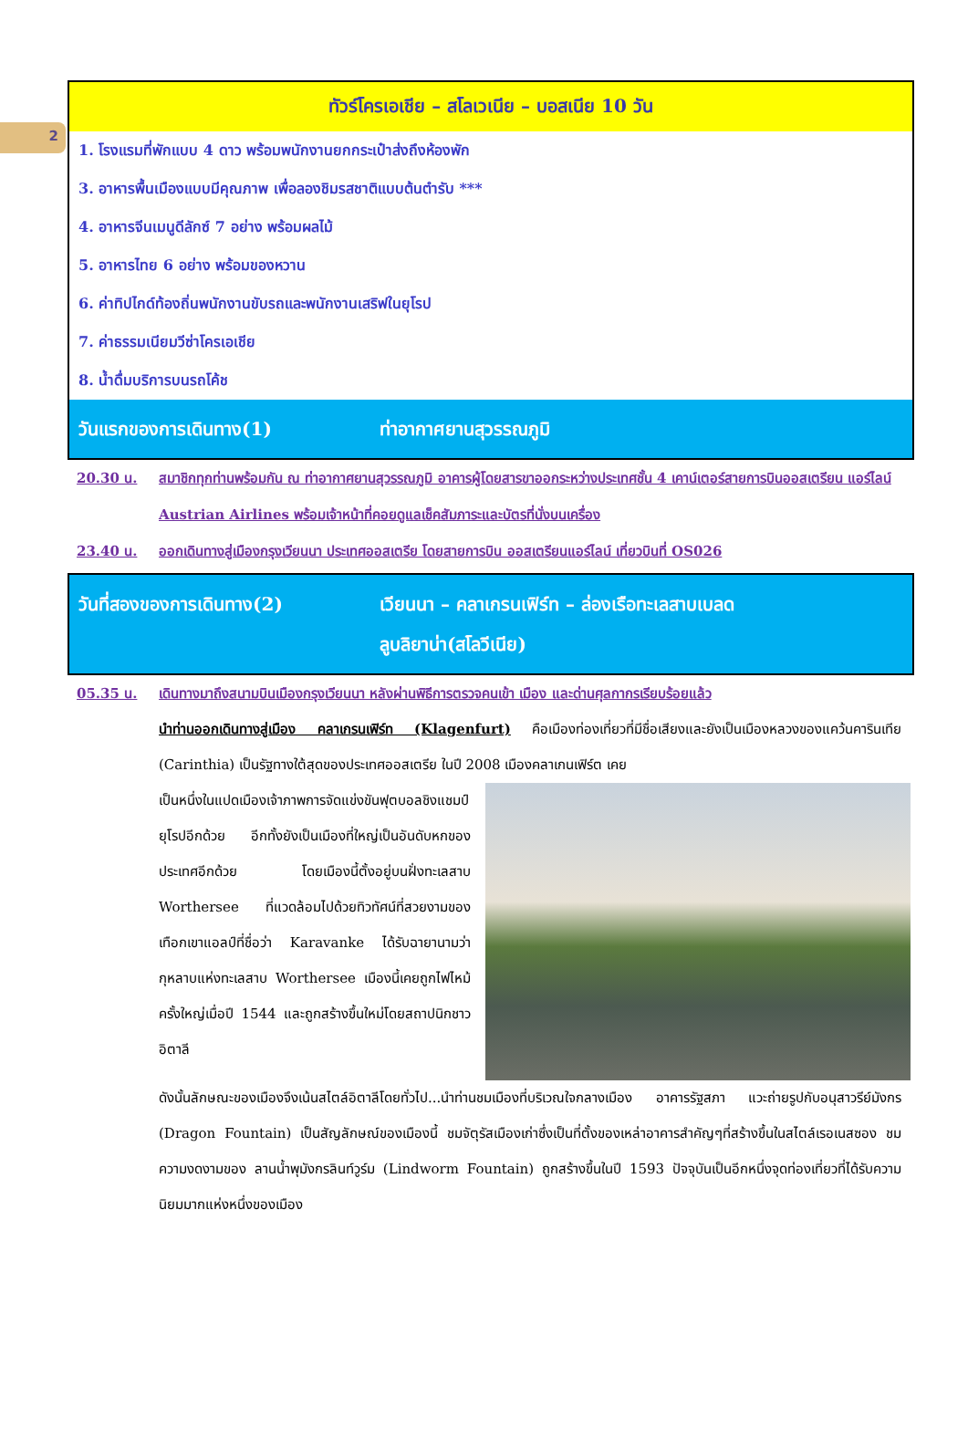2
ทัวร์โครเอเชีย – สโลเวเนีย – บอสเนีย 10 วัน
1. โรงแรมที่พักแบบ 4 ดาว พร้อมพนักงานยกกระเป๋าส่งถึงห้องพัก
3. อาหารพื้นเมืองแบบมีคุณภาพ เพื่อลองชิมรสชาติแบบต้นตำรับ ***
4. อาหารจีนเมนูดีลักซ์ 7 อย่าง พร้อมผลไม้
5. อาหารไทย 6 อย่าง พร้อมของหวาน
6. ค่าทิปไกด์ท้องถิ่นพนักงานขับรถและพนักงานเสริฟในยุโรป
7. ค่าธรรมเนียมวีซ่าโครเอเชีย
8. น้ำดื่มบริการบนรถโค้ช
วันแรกของการเดินทาง(1) ท่าอากาศยานสุวรรณภูมิ
20.30 น. สมาชิกทุกท่านพร้อมกัน ณ ท่าอากาศยานสุวรรณภูมิ อาคารผู้โดยสารขาออกระหว่างประเทศชั้น 4 เคาน์เตอร์สายการบินออสเตรียน แอร์ไลน์ Austrian Airlines พร้อมเจ้าหน้าที่คอยดูแลเช็คสัมภาระและบัตรที่นั่งบนเครื่อง
23.40 น. ออกเดินทางสู่เมืองกรุงเวียนนา ประเทศออสเตรีย โดยสายการบิน ออสเตรียนแอร์ไลน์ เที่ยวบินที่ OS026
วันที่สองของการเดินทาง(2) เวียนนา – คลาเกรนเฟิร์ท – ล่องเรือทะเลสาบเบลด
ลูบลิยาน่า(สโลวีเนีย)
05.35 น. เดินทางมาถึงสนามบินเมืองกรุงเวียนนา หลังผ่านพิธีการตรวจคนเข้า เมือง และด่านศุลกากรเรียบร้อยแล้ว
นำท่านออกเดินทางสู่เมือง คลาเกรนเฟิร์ท (Klagenfurt) คือเมืองท่องเที่ยวที่มีชื่อเสียงและยังเป็นเมืองหลวงของแคว้นคารินเทีย (Carinthia) เป็นรัฐทางใต้สุดของประเทศออสเตรีย ในปี 2008 เมืองคลาเกนเฟิร์ต เคย
เป็นหนึ่งในแปดเมืองเจ้าภาพการจัดแข่งขันฟุตบอลชิงแชมป์ยุโรปอีกด้วย อีกทั้งยังเป็นเมืองที่ใหญ่เป็นอันดับหกของประเทศอีกด้วย โดยเมืองนี้ตั้งอยู่บนฝั่งทะเลสาบ Worthersee ที่แวดล้อมไปด้วยทิวทัศน์ที่สวยงามของเทือกเขาแอลป์ที่ชื่อว่า Karavanke ได้รับฉายานามว่ากุหลาบแห่งทะเลสาบ Worthersee เมืองนี้เคยถูกไฟไหม้ครั้งใหญ่เมื่อปี 1544 และถูกสร้างขึ้นใหม่โดยสถาปนิกชาวอิตาลี
ดังนั้นลักษณะของเมืองจึงเน้นสไตล์อิตาลีโดยทั่วไป...นำท่านชมเมืองที่บริเวณใจกลางเมือง อาคารรัฐสภา แวะถ่ายรูปกับอนุสาวรีย์มังกร (Dragon Fountain) เป็นสัญลักษณ์ของเมืองนี้ ชมจัตุรัสเมืองเก่าซึ่งเป็นที่ตั้งของเหล่าอาคารสำคัญๆที่สร้างขึ้นในสไตล์เรอเนสซอง ชมความงดงามของ ลานน้ำพุมังกรลินท์วูร์ม (Lindworm Fountain) ถูกสร้างขึ้นในปี 1593 ปัจจุบันเป็นอีกหนึ่งจุดท่องเที่ยวที่ได้รับความนิยมมากแห่งหนึ่งของเมือง